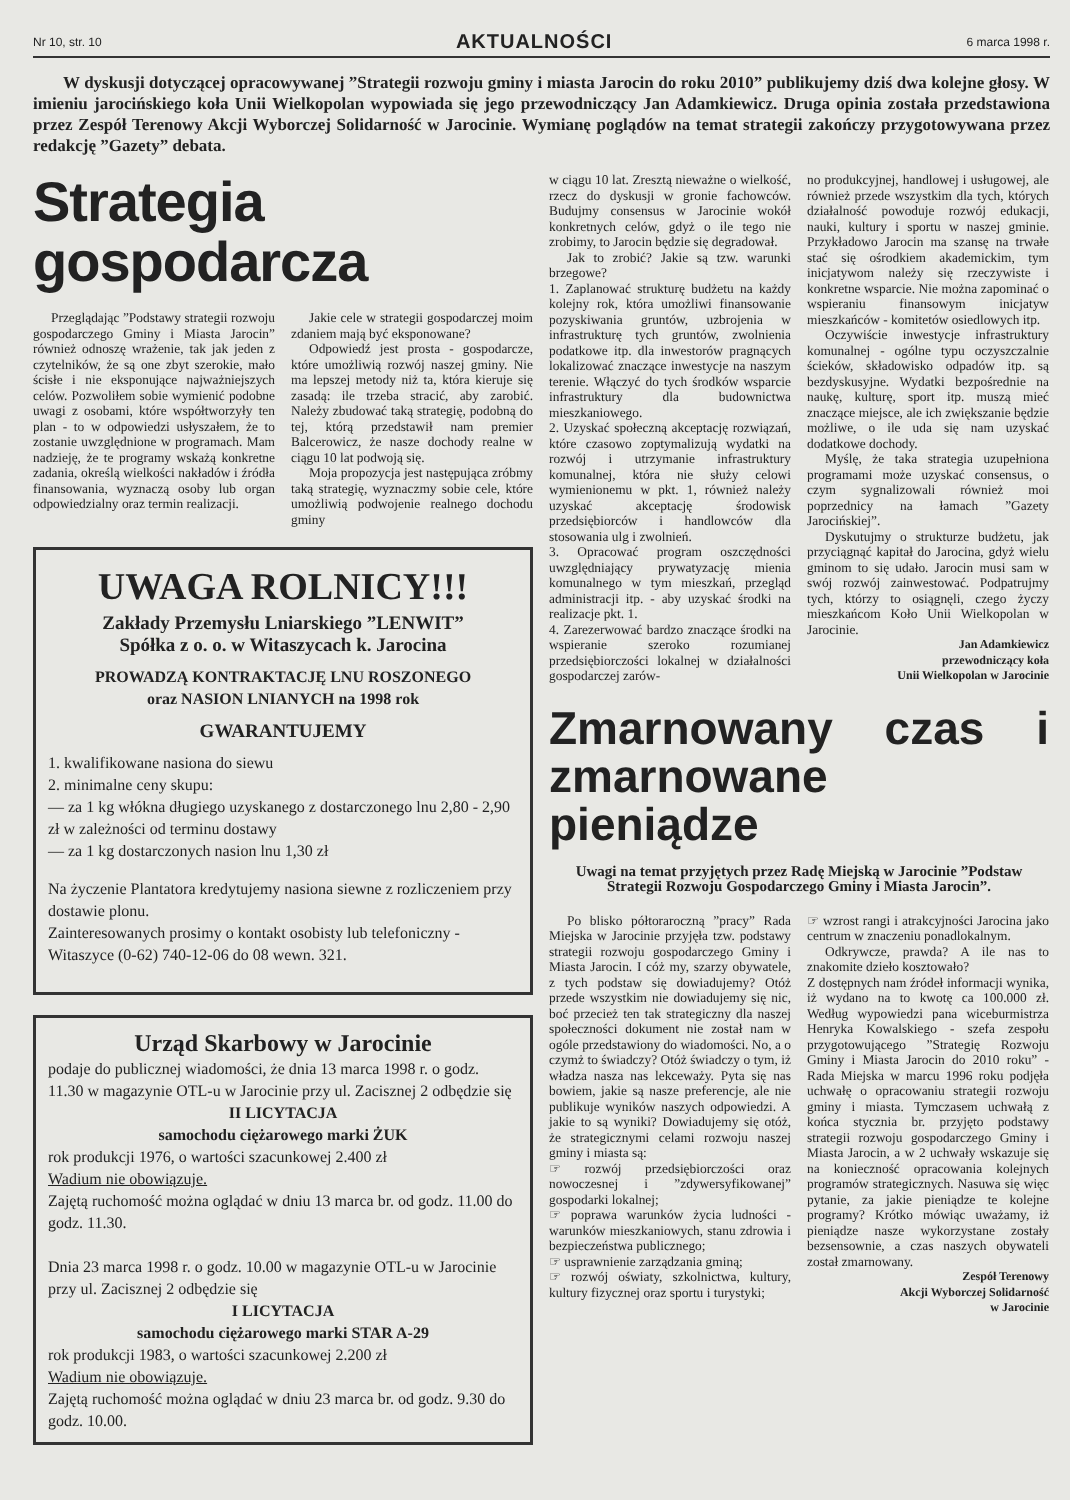Nr 10, str. 10 AKTUALNOŚCI 6 marca 1998 r.
W dyskusji dotyczącej opracowywanej ”Strategii rozwoju gminy i miasta Jarocin do roku 2010” publikujemy dziś dwa kolejne głosy. W imieniu jarocińskiego koła Unii Wielkopolan wypowiada się jego przewodniczący Jan Adamkiewicz. Druga opinia została przedstawiona przez Zespół Terenowy Akcji Wyborczej Solidarność w Jarocinie. Wymianę poglądów na temat strategii zakończy przygotowywana przez redakcję ”Gazety” debata.
Strategia gospodarcza
Przeglądając ”Podstawy strategii rozwoju gospodarczego Gminy i Miasta Jarocin” również odnoszę wrażenie, tak jak jeden z czytelników, że są one zbyt szerokie, mało ścisłe i nie eksponujące najważniejszych celów. Pozwoliłem sobie wymienić podobne uwagi z osobami, które współtworzyły ten plan - to w odpowiedzi usłyszałem, że to zostanie uwzględnione w programach. Mam nadzieję, że te programy wskażą konkretne zadania, określą wielkości nakładów i źródła finansowania, wyznaczą osoby lub organ odpowiedzialny oraz termin realizacji.
Jakie cele w strategii gospodarczej moim zdaniem mają być eksponowane?
Odpowiedź jest prosta - gospodarcze, które umożliwią rozwój naszej gminy. Nie ma lepszej metody niż ta, która kieruje się zasadą: ile trzeba stracić, aby zarobić. Należy zbudować taką strategię, podobną do tej, którą przedstawił nam premier Balcerowicz, że nasze dochody realne w ciągu 10 lat podwoją się.
Moja propozycja jest następująca zróbmy taką strategię, wyznaczmy sobie cele, które umożliwią podwojenie realnego dochodu gminy
UWAGA ROLNICY!!!
Zakłady Przemysłu Lniarskiego ”LENWIT”
Spółka z o. o. w Witaszycach k. Jarocina
PROWADZĄ KONTRAKTACJĘ LNU ROSZONEGO
oraz NASION LNIANYCH na 1998 rok
GWARANTUJEMY
1. kwalifikowane nasiona do siewu
2. minimalne ceny skupu:
— za 1 kg włókna długiego uzyskanego z dostarczonego lnu 2,80 - 2,90 zł w zależności od terminu dostawy
— za 1 kg dostarczonych nasion lnu 1,30 zł
Na życzenie Plantatora kredytujemy nasiona siewne z rozliczeniem przy dostawie plonu.
Zainteresowanych prosimy o kontakt osobisty lub telefoniczny - Witaszyce (0-62) 740-12-06 do 08 wewn. 321.
Urząd Skarbowy w Jarocinie
podaje do publicznej wiadomości, że dnia 13 marca 1998 r. o godz. 11.30 w magazynie OTL-u w Jarocinie przy ul. Zacisznej 2 odbędzie się
II LICYTACJA
samochodu ciężarowego marki ŻUK
rok produkcji 1976, o wartości szacunkowej 2.400 zł
Wadium nie obowiązuje.
Zajętą ruchomość można oglądać w dniu 13 marca br. od godz. 11.00 do godz. 11.30.
Dnia 23 marca 1998 r. o godz. 10.00 w magazynie OTL-u w Jarocinie przy ul. Zacisznej 2 odbędzie się
I LICYTACJA
samochodu ciężarowego marki STAR A-29
rok produkcji 1983, o wartości szacunkowej 2.200 zł
Wadium nie obowiązuje.
Zajętą ruchomość można oglądać w dniu 23 marca br. od godz. 9.30 do godz. 10.00.
w ciągu 10 lat. Zresztą nieważne o wielkość, rzecz do dyskusji w gronie fachowców. Budujmy consensus w Jarocinie wokół konkretnych celów, gdyż o ile tego nie zrobimy, to Jarocin będzie się degradował.
Jak to zrobić? Jakie są tzw. warunki brzegowe?
1. Zaplanować strukturę budżetu na każdy kolejny rok, która umożliwi finansowanie pozyskiwania gruntów, uzbrojenia w infrastrukturę tych gruntów, zwolnienia podatkowe itp. dla inwestorów pragnących lokalizować znaczące inwestycje na naszym terenie. Włączyć do tych środków wsparcie infrastruktury dla budownictwa mieszkaniowego.
2. Uzyskać społeczną akceptację rozwiązań, które czasowo zoptymalizują wydatki na rozwój i utrzymanie infrastruktury komunalnej, która nie służy celowi wymienionemu w pkt. 1, również należy uzyskać akceptację środowisk przedsiębiorców i handlowców dla stosowania ulg i zwolnień.
3. Opracować program oszczędności uwzględniający prywatyzację mienia komunalnego w tym mieszkań, przegląd administracji itp. - aby uzyskać środki na realizacje pkt. 1.
4. Zarezerwować bardzo znaczące środki na wspieranie szeroko rozumianej przedsiębiorczości lokalnej w działalności gospodarczej zarów-
no produkcyjnej, handlowej i usługowej, ale również przede wszystkim dla tych, których działalność powoduje rozwój edukacji, nauki, kultury i sportu w naszej gminie. Przykładowo Jarocin ma szansę na trwałe stać się ośrodkiem akademickim, tym inicjatywom należy się rzeczywiste i konkretne wsparcie. Nie można zapominać o wspieraniu finansowym inicjatyw mieszkańców - komitetów osiedlowych itp.
Oczywiście inwestycje infrastruktury komunalnej - ogólne typu oczyszczalnie ścieków, składowisko odpadów itp. są bezdyskusyjne. Wydatki bezpośrednie na naukę, kulturę, sport itp. muszą mieć znaczące miejsce, ale ich zwiększanie będzie możliwe, o ile uda się nam uzyskać dodatkowe dochody.
Myślę, że taka strategia uzupełniona programami może uzyskać consensus, o czym sygnalizowali również moi poprzednicy na łamach ”Gazety Jarocińskiej”.
Dyskutujmy o strukturze budżetu, jak przyciągnąć kapitał do Jarocina, gdyż wielu gminom to się udało. Jarocin musi sam w swój rozwój zainwestować. Podpatrujmy tych, którzy to osiągnęli, czego życzy mieszkańcom Koło Unii Wielkopolan w Jarocinie.
Jan Adamkiewicz
przewodniczący koła
Unii Wielkopolan w Jarocinie
Zmarnowany czas i zmarnowane pieniądze
Uwagi na temat przyjętych przez Radę Miejską w Jarocinie ”Podstaw Strategii Rozwoju Gospodarczego Gminy i Miasta Jarocin”.
Po blisko półtoraroczną ”pracy” Rada Miejska w Jarocinie przyjęła tzw. podstawy strategii rozwoju gospodarczego Gminy i Miasta Jarocin. I cóż my, szarzy obywatele, z tych podstaw się dowiadujemy? Otóż przede wszystkim nie dowiadujemy się nic, boć przecież ten tak strategiczny dla naszej społeczności dokument nie został nam w ogóle przedstawiony do wiadomości. No, a o czymż to świadczy? Otóż świadczy o tym, iż władza nasza nas lekceważy. Pyta się nas bowiem, jakie są nasze preferencje, ale nie publikuje wyników naszych odpowiedzi. A jakie to są wyniki? Dowiadujemy się otóż, że strategicznymi celami rozwoju naszej gminy i miasta są:
☞ rozwój przedsiębiorczości oraz nowoczesnej i ”zdywersyfikowanej” gospodarki lokalnej;
☞ poprawa warunków życia ludności - warunków mieszkaniowych, stanu zdrowia i bezpieczeństwa publicznego;
☞ usprawnienie zarządzania gminą;
☞ rozwój oświaty, szkolnictwa, kultury, kultury fizycznej oraz sportu i turystyki;
☞ wzrost rangi i atrakcyjności Jarocina jako centrum w znaczeniu ponadlokalnym.
Odkrywcze, prawda? A ile nas to znakomite dzieło kosztowało?
Z dostępnych nam źródeł informacji wynika, iż wydano na to kwotę ca 100.000 zł. Według wypowiedzi pana wiceburmistrza Henryka Kowalskiego - szefa zespołu przygotowującego ”Strategię Rozwoju Gminy i Miasta Jarocin do 2010 roku” - Rada Miejska w marcu 1996 roku podjęła uchwałę o opracowaniu strategii rozwoju gminy i miasta. Tymczasem uchwałą z końca stycznia br. przyjęto podstawy strategii rozwoju gospodarczego Gminy i Miasta Jarocin, a w 2 uchwały wskazuje się na konieczność opracowania kolejnych programów strategicznych. Nasuwa się więc pytanie, za jakie pieniądze te kolejne programy? Krótko mówiąc uważamy, iż pieniądze nasze wykorzystane zostały bezsensownie, a czas naszych obywateli został zmarnowany.
Zespół Terenowy
Akcji Wyborczej Solidarność
w Jarocinie